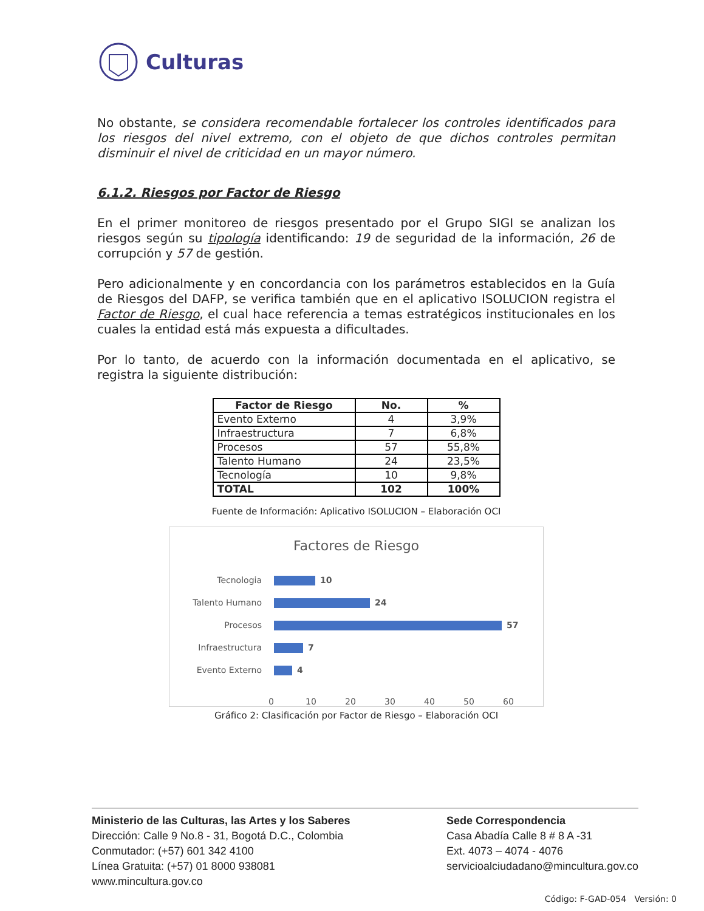Culturas
No obstante, se considera recomendable fortalecer los controles identificados para los riesgos del nivel extremo, con el objeto de que dichos controles permitan disminuir el nivel de criticidad en un mayor número.
6.1.2. Riesgos por Factor de Riesgo
En el primer monitoreo de riesgos presentado por el Grupo SIGI se analizan los riesgos según su tipología identificando: 19 de seguridad de la información, 26 de corrupción y 57 de gestión.
Pero adicionalmente y en concordancia con los parámetros establecidos en la Guía de Riesgos del DAFP, se verifica también que en el aplicativo ISOLUCION registra el Factor de Riesgo, el cual hace referencia a temas estratégicos institucionales en los cuales la entidad está más expuesta a dificultades.
Por lo tanto, de acuerdo con la información documentada en el aplicativo, se registra la siguiente distribución:
| Factor de Riesgo | No. | % |
| --- | --- | --- |
| Evento Externo | 4 | 3,9% |
| Infraestructura | 7 | 6,8% |
| Procesos | 57 | 55,8% |
| Talento Humano | 24 | 23,5% |
| Tecnología | 10 | 9,8% |
| TOTAL | 102 | 100% |
Fuente de Información: Aplicativo ISOLUCION – Elaboración OCI
Factores de Riesgo
Tecnologia 10
Talento Humano 24
Procesos 57
Infraestructura 7
Evento Externo 4
0 10 20 30 40 50 60
Gráfico 2: Clasificación por Factor de Riesgo – Elaboración OCI
Ministerio de las Culturas, las Artes y los Saberes
Dirección: Calle 9 No.8 - 31, Bogotá D.C., Colombia
Conmutador: (+57) 601 342 4100
Línea Gratuita: (+57) 01 8000 938081
www.mincultura.gov.co
Sede Correspondencia
Casa Abadía Calle 8 # 8 A -31
Ext. 4073 – 4074 - 4076
servicioalciudadano@mincultura.gov.co
Código: F-GAD-054 Versión: 0